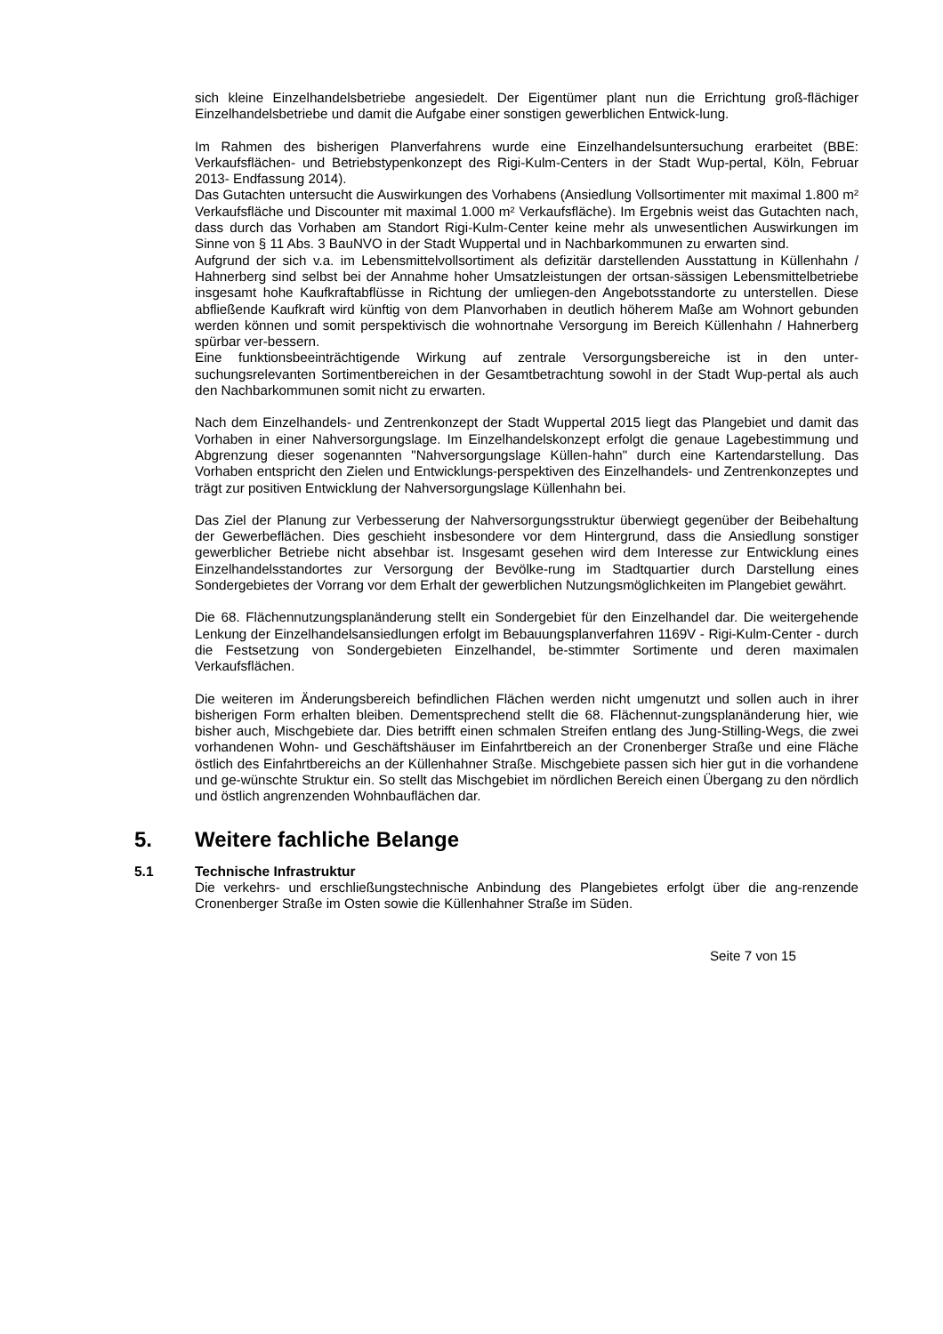sich kleine Einzelhandelsbetriebe angesiedelt. Der Eigentümer plant nun die Errichtung groß-flächiger Einzelhandelsbetriebe und damit die Aufgabe einer sonstigen gewerblichen Entwick-lung.
Im Rahmen des bisherigen Planverfahrens wurde eine Einzelhandelsuntersuchung erarbeitet (BBE: Verkaufsflächen- und Betriebstypenkonzept des Rigi-Kulm-Centers in der Stadt Wup-pertal, Köln, Februar 2013- Endfassung 2014).
Das Gutachten untersucht die Auswirkungen des Vorhabens (Ansiedlung Vollsortimenter mit maximal 1.800 m² Verkaufsfläche und Discounter mit maximal 1.000 m² Verkaufsfläche). Im Ergebnis weist das Gutachten nach, dass durch das Vorhaben am Standort Rigi-Kulm-Center keine mehr als unwesentlichen Auswirkungen im Sinne von § 11 Abs. 3 BauNVO in der Stadt Wuppertal und in Nachbarkommunen zu erwarten sind.
Aufgrund der sich v.a. im Lebensmittelvollsortiment als defizitär darstellenden Ausstattung in Küllenhahn / Hahnerberg sind selbst bei der Annahme hoher Umsatzleistungen der ortsan-sässigen Lebensmittelbetriebe insgesamt hohe Kaufkraftabflüsse in Richtung der umliegen-den Angebotsstandorte zu unterstellen. Diese abfließende Kaufkraft wird künftig von dem Planvorhaben in deutlich höherem Maße am Wohnort gebunden werden können und somit perspektivisch die wohnortnahe Versorgung im Bereich Küllenhahn / Hahnerberg spürbar ver-bessern.
Eine funktionsbeeinträchtigende Wirkung auf zentrale Versorgungsbereiche ist in den unter-suchungsrelevanten Sortimentbereichen in der Gesamtbetrachtung sowohl in der Stadt Wup-pertal als auch den Nachbarkommunen somit nicht zu erwarten.
Nach dem Einzelhandels- und Zentrenkonzept der Stadt Wuppertal 2015 liegt das Plangebiet und damit das Vorhaben in einer Nahversorgungslage. Im Einzelhandelskonzept erfolgt die genaue Lagebestimmung und Abgrenzung dieser sogenannten "Nahversorgungslage Küllen-hahn" durch eine Kartendarstellung. Das Vorhaben entspricht den Zielen und Entwicklungs-perspektiven des Einzelhandels- und Zentrenkonzeptes und trägt zur positiven Entwicklung der Nahversorgungslage Küllenhahn bei.
Das Ziel der Planung zur Verbesserung der Nahversorgungsstruktur überwiegt gegenüber der Beibehaltung der Gewerbeflächen. Dies geschieht insbesondere vor dem Hintergrund, dass die Ansiedlung sonstiger gewerblicher Betriebe nicht absehbar ist. Insgesamt gesehen wird dem Interesse zur Entwicklung eines Einzelhandelsstandortes zur Versorgung der Bevölke-rung im Stadtquartier durch Darstellung eines Sondergebietes der Vorrang vor dem Erhalt der gewerblichen Nutzungsmöglichkeiten im Plangebiet gewährt.
Die 68. Flächennutzungsplanänderung stellt ein Sondergebiet für den Einzelhandel dar. Die weitergehende Lenkung der Einzelhandelsansiedlungen erfolgt im Bebauungsplanverfahren 1169V - Rigi-Kulm-Center - durch die Festsetzung von Sondergebieten Einzelhandel, be-stimmter Sortimente und deren maximalen Verkaufsflächen.
Die weiteren im Änderungsbereich befindlichen Flächen werden nicht umgenutzt und sollen auch in ihrer bisherigen Form erhalten bleiben. Dementsprechend stellt die 68. Flächennut-zungsplanänderung hier, wie bisher auch, Mischgebiete dar. Dies betrifft einen schmalen Streifen entlang des Jung-Stilling-Wegs, die zwei vorhandenen Wohn- und Geschäftshäuser im Einfahrtbereich an der Cronenberger Straße und eine Fläche östlich des Einfahrtbereichs an der Küllenhahner Straße. Mischgebiete passen sich hier gut in die vorhandene und ge-wünschte Struktur ein. So stellt das Mischgebiet im nördlichen Bereich einen Übergang zu den nördlich und östlich angrenzenden Wohnbauflächen dar.
5. Weitere fachliche Belange
5.1 Technische Infrastruktur
Die verkehrs- und erschließungstechnische Anbindung des Plangebietes erfolgt über die ang-renzende Cronenberger Straße im Osten sowie die Küllenhahner Straße im Süden.
Seite 7 von 15